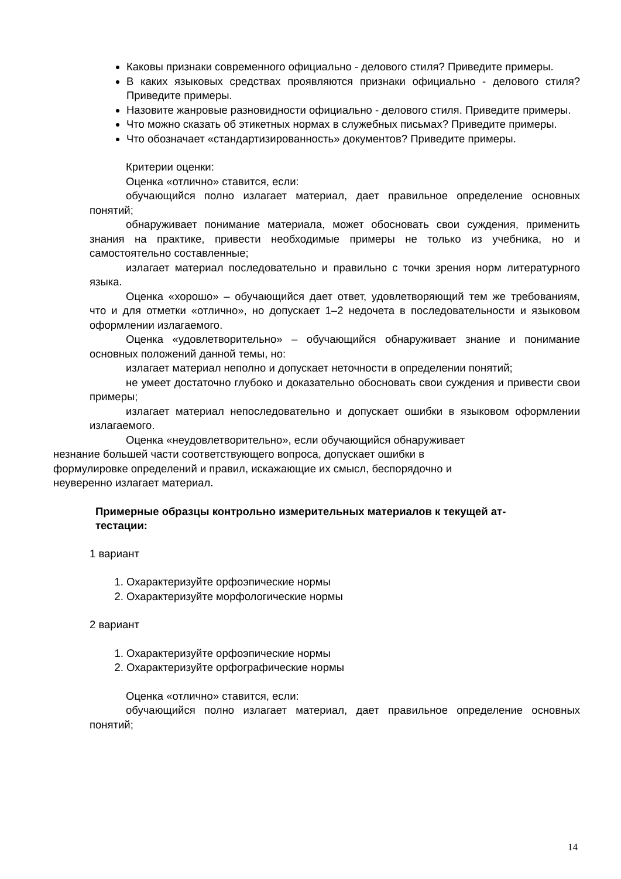Каковы признаки современного официально - делового стиля? Приведите примеры.
В каких языковых средствах проявляются признаки официально - делового стиля? Приведите примеры.
Назовите жанровые разновидности официально - делового стиля. Приведите примеры.
Что можно сказать об этикетных нормах в служебных письмах? Приведите примеры.
Что обозначает «стандартизированность» документов? Приведите примеры.
Критерии оценки:
Оценка «отлично» ставится, если:
обучающийся полно излагает материал, дает правильное определение основных понятий;
обнаруживает понимание материала, может обосновать свои суждения, применить знания на практике, привести необходимые примеры не только из учебника, но и самостоятельно составленные;
излагает материал последовательно и правильно с точки зрения норм литературного языка.
Оценка «хорошо» – обучающийся дает ответ, удовлетворяющий тем же требованиям, что и для отметки «отлично», но допускает 1–2 недочета в последовательности и языковом оформлении излагаемого.
Оценка «удовлетворительно» – обучающийся обнаруживает знание и понимание основных положений данной темы, но:
излагает материал неполно и допускает неточности в определении понятий;
не умеет достаточно глубоко и доказательно обосновать свои суждения и привести свои примеры;
излагает материал непоследовательно и допускает ошибки в языковом оформлении излагаемого.
Оценка «неудовлетворительно», если обучающийся обнаруживает
незнание большей части соответствующего вопроса, допускает ошибки в
формулировке определений и правил, искажающие их смысл, беспорядочно и
неуверенно излагает материал.
Примерные образцы контрольно измерительных материалов к текущей ат-
тестации:
1 вариант
1. Охарактеризуйте орфоэпические нормы
2. Охарактеризуйте морфологические нормы
2 вариант
1. Охарактеризуйте орфоэпические нормы
2. Охарактеризуйте орфографические нормы
Оценка «отлично» ставится, если:
обучающийся полно излагает материал, дает правильное определение основных понятий;
14